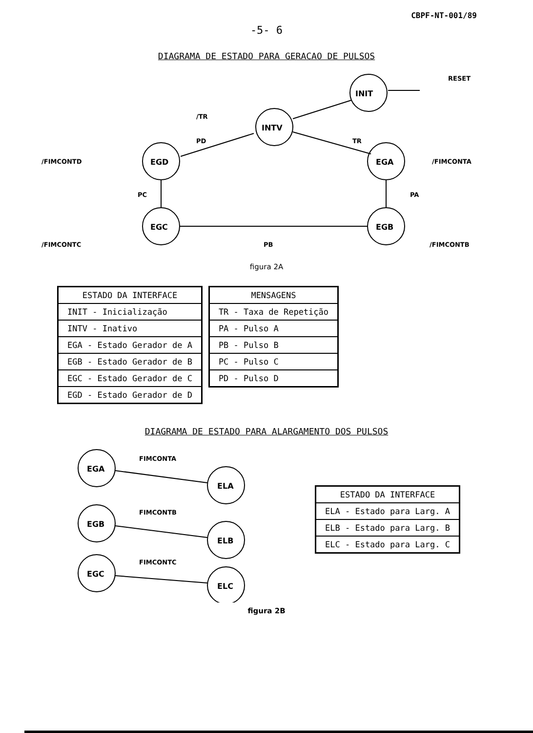CBPF-NT-001/89
-5- 6
DIAGRAMA DE ESTADO PARA GERACAO DE PULSOS
INIT
INTV
EGD
EGA
EGC
EGB
RESET
/TR
PD
TR
/FIMCONTD
/FIMCONTA
PC
PA
/FIMCONTC
PB
/FIMCONTB
figura 2A
| ESTADO DA INTERFACE |
| --- |
| INIT - Inicialização |
| INTV - Inativo |
| EGA - Estado Gerador de A |
| EGB - Estado Gerador de B |
| EGC - Estado Gerador de C |
| EGD - Estado Gerador de D |
| MENSAGENS |
| --- |
| TR - Taxa de Repetição |
| PA - Pulso A |
| PB - Pulso B |
| PC - Pulso C |
| PD - Pulso D |
DIAGRAMA DE ESTADO PARA ALARGAMENTO DOS PULSOS
EGA
ELA
EGB
ELB
EGC
ELC
FIMCONTA
FIMCONTB
FIMCONTC
| ESTADO DA INTERFACE |
| --- |
| ELA - Estado para Larg. A |
| ELB - Estado para Larg. B |
| ELC - Estado para Larg. C |
figura 2B